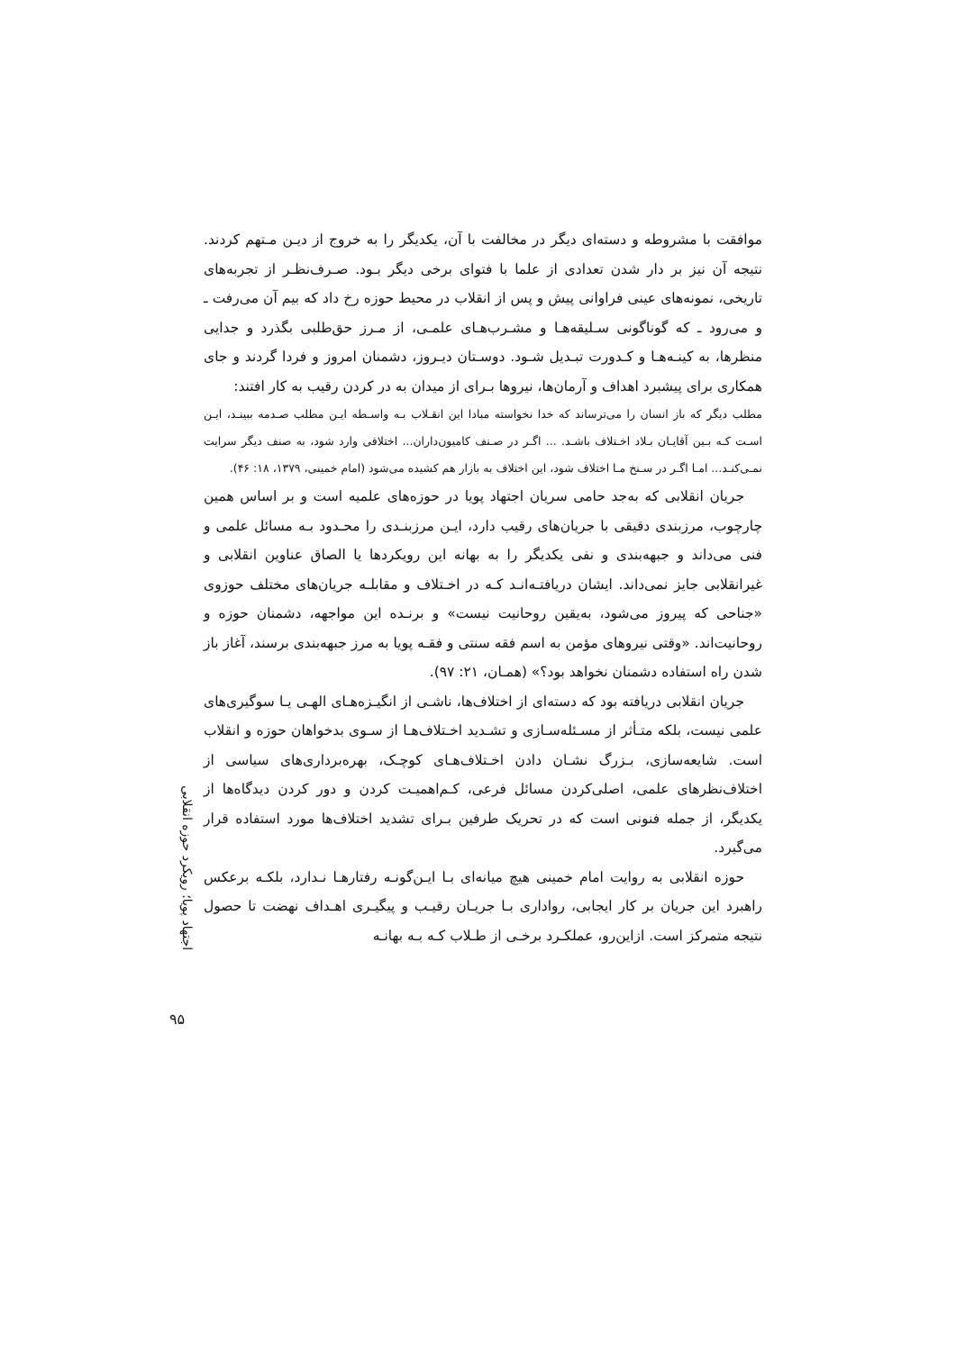موافقت با مشروطه و دسته‌ای دیگر در مخالفت با آن، یکدیگر را به خروج از دیـن مـتهم کردند. نتیجه آن نیز بر دار شدن تعدادی از علما با فتوای برخی دیگر بـود. صـرف‌نظـر از تجربه‌های تاریخی، نمونه‌های عینی فراوانی پیش و پس از انقلاب در محیط حوزه رخ داد که بیم آن می‌رفت ـ و می‌رود ـ که گوناگونی سـلیقه‌هـا و مشـرب‌هـای علمـی، از مـرز حق‌طلبی بگذرد و جدایی منظرها، به کینـه‌هـا و کـدورت تبـدیل شـود. دوسـتان دیـروز، دشمنان امروز و فردا گردند و جای همکاری برای پیشبرد اهداف و آرمان‌ها، نیروها بـرای از میدان به در کردن رقیب به کار افتند:
مطلب دیگر که باز انسان را می‌ترساند که خدا نخواسته مبادا این انقـلاب بـه واسـطه ایـن مطلب صـدمه ببینـد، ایـن اسـت کـه بـین آقایـان بـلاد اخـتلاف باشـد. ... اگـر در صـنف کامیون‌داران... اختلافی وارد شود، به صنف دیگر سرایت نمـی‌کنـد... امـا اگـر در سـنخ مـا اختلاف شود، این اختلاف به بازار هم کشیده می‌شود (امام خمینی، ۱۳۷۹، ۱۸: ۴۶).
جریان انقلابی که به‌جد حامی سریان اجتهاد پویا در حوزه‌های علمیه است و بر اساس همین چارچوب، مرزبندی دقیقی با جریان‌های رقیب دارد، ایـن مرزبنـدی را محـدود بـه مسائل علمی و فنی می‌داند و جبهه‌بندی و نفی یکدیگر را به بهانه این رویکردها یا الصاق عناوین انقلابی و غیرانقلابی جایز نمی‌داند. ایشان دریافتـه‌انـد کـه در اخـتلاف و مقابلـه جریان‌های مختلف حوزوی «جناحی که پیروز می‌شود، به‌یقین روحانیت نیست» و برنـده این مواجهه، دشمنان حوزه و روحانیت‌اند. «وقتی نیروهای مؤمن به اسم فقه سنتی و فقـه پویا به مرز جبهه‌بندی برسند، آغاز باز شدن راه استفاده دشمنان نخواهد بود؟» (همـان، ۲۱: ۹۷).
جریان انقلابی دریافته بود که دسته‌ای از اختلاف‌ها، ناشـی از انگیـزه‌هـای الهـی یـا سوگیری‌های علمی نیست، بلکه متـأثر از مسـئله‌سـازی و تشـدید اخـتلاف‌هـا از سـوی بدخواهان حوزه و انقلاب است. شایعه‌سازی، بـزرگ نشـان دادن اخـتلاف‌هـای کوچـک، بهره‌برداری‌های سیاسی از اختلاف‌نظرهای علمی، اصلی‌کردن مسائل فرعی، کـم‌اهمیـت کردن و دور کردن دیدگاه‌ها از یکدیگر، از جمله فنونی است که در تحریک طرفین بـرای تشدید اختلاف‌ها مورد استفاده قرار می‌گیرد.
حوزه انقلابی به روایت امام خمینی هیچ میانه‌ای بـا ایـن‌گونـه رفتارهـا نـدارد، بلکـه برعکس راهبرد این جریان بر کار ایجابی، رواداری بـا جریـان رقیـب و پیگیـری اهـداف نهضت تا حصول نتیجه متمرکز است. ازاین‌رو، عملکـرد برخـی از طـلاب کـه بـه بهانـه
اجتهاد پویا؛ رویکرد حوزه انقلابی
۹۵